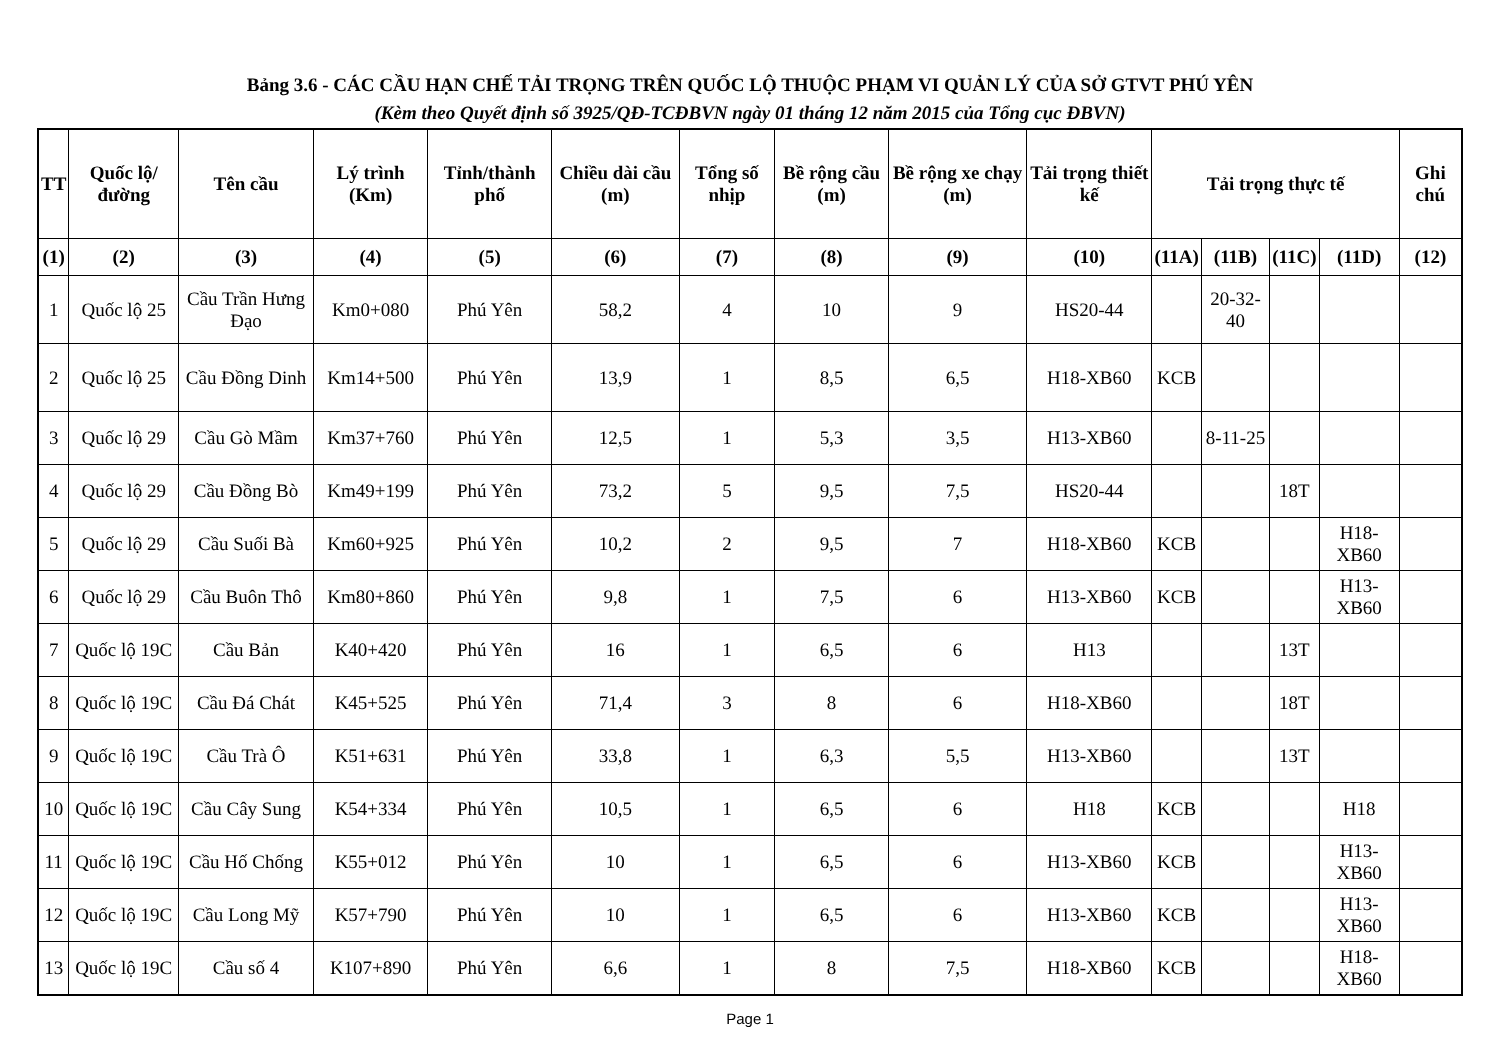Bảng 3.6 - CÁC CẦU HẠN CHẾ TẢI TRỌNG TRÊN QUỐC LỘ THUỘC PHẠM VI QUẢN LÝ CỦA SỞ GTVT PHÚ YÊN
(Kèm theo Quyết định số 3925/QĐ-TCĐBVN ngày 01 tháng 12 năm 2015 của Tổng cục ĐBVN)
| TT | Quốc lộ/đường | Tên cầu | Lý trình (Km) | Tỉnh/thành phố | Chiều dài cầu (m) | Tổng số nhịp | Bề rộng cầu (m) | Bề rộng xe chạy (m) | Tải trọng thiết kế | Tải trọng thực tế | | | | Ghi chú |
| --- | --- | --- | --- | --- | --- | --- | --- | --- | --- | --- | --- | --- | --- | --- |
| (1) | (2) | (3) | (4) | (5) | (6) | (7) | (8) | (9) | (10) | (11A) | (11B) | (11C) | (11D) | (12) |
| 1 | Quốc lộ 25 | Cầu Trần Hưng Đạo | Km0+080 | Phú Yên | 58,2 | 4 | 10 | 9 | HS20-44 | | 20-32-40 | | | |
| 2 | Quốc lộ 25 | Cầu Đồng Dinh | Km14+500 | Phú Yên | 13,9 | 1 | 8,5 | 6,5 | H18-XB60 | KCB | | | | |
| 3 | Quốc lộ 29 | Cầu Gò Mầm | Km37+760 | Phú Yên | 12,5 | 1 | 5,3 | 3,5 | H13-XB60 | | 8-11-25 | | | |
| 4 | Quốc lộ 29 | Cầu Đồng Bò | Km49+199 | Phú Yên | 73,2 | 5 | 9,5 | 7,5 | HS20-44 | | | 18T | | |
| 5 | Quốc lộ 29 | Cầu Suối Bà | Km60+925 | Phú Yên | 10,2 | 2 | 9,5 | 7 | H18-XB60 | KCB | | | H18-XB60 | |
| 6 | Quốc lộ 29 | Cầu Buôn Thô | Km80+860 | Phú Yên | 9,8 | 1 | 7,5 | 6 | H13-XB60 | KCB | | | H13-XB60 | |
| 7 | Quốc lộ 19C | Cầu Bản | K40+420 | Phú Yên | 16 | 1 | 6,5 | 6 | H13 | | | 13T | | |
| 8 | Quốc lộ 19C | Cầu Đá Chát | K45+525 | Phú Yên | 71,4 | 3 | 8 | 6 | H18-XB60 | | | 18T | | |
| 9 | Quốc lộ 19C | Cầu Trà Ô | K51+631 | Phú Yên | 33,8 | 1 | 6,3 | 5,5 | H13-XB60 | | | 13T | | |
| 10 | Quốc lộ 19C | Cầu Cây Sung | K54+334 | Phú Yên | 10,5 | 1 | 6,5 | 6 | H18 | KCB | | | H18 | |
| 11 | Quốc lộ 19C | Cầu Hố Chống | K55+012 | Phú Yên | 10 | 1 | 6,5 | 6 | H13-XB60 | KCB | | | H13-XB60 | |
| 12 | Quốc lộ 19C | Cầu Long Mỹ | K57+790 | Phú Yên | 10 | 1 | 6,5 | 6 | H13-XB60 | KCB | | | H13-XB60 | |
| 13 | Quốc lộ 19C | Cầu số 4 | K107+890 | Phú Yên | 6,6 | 1 | 8 | 7,5 | H18-XB60 | KCB | | | H18-XB60 | |
Page 1